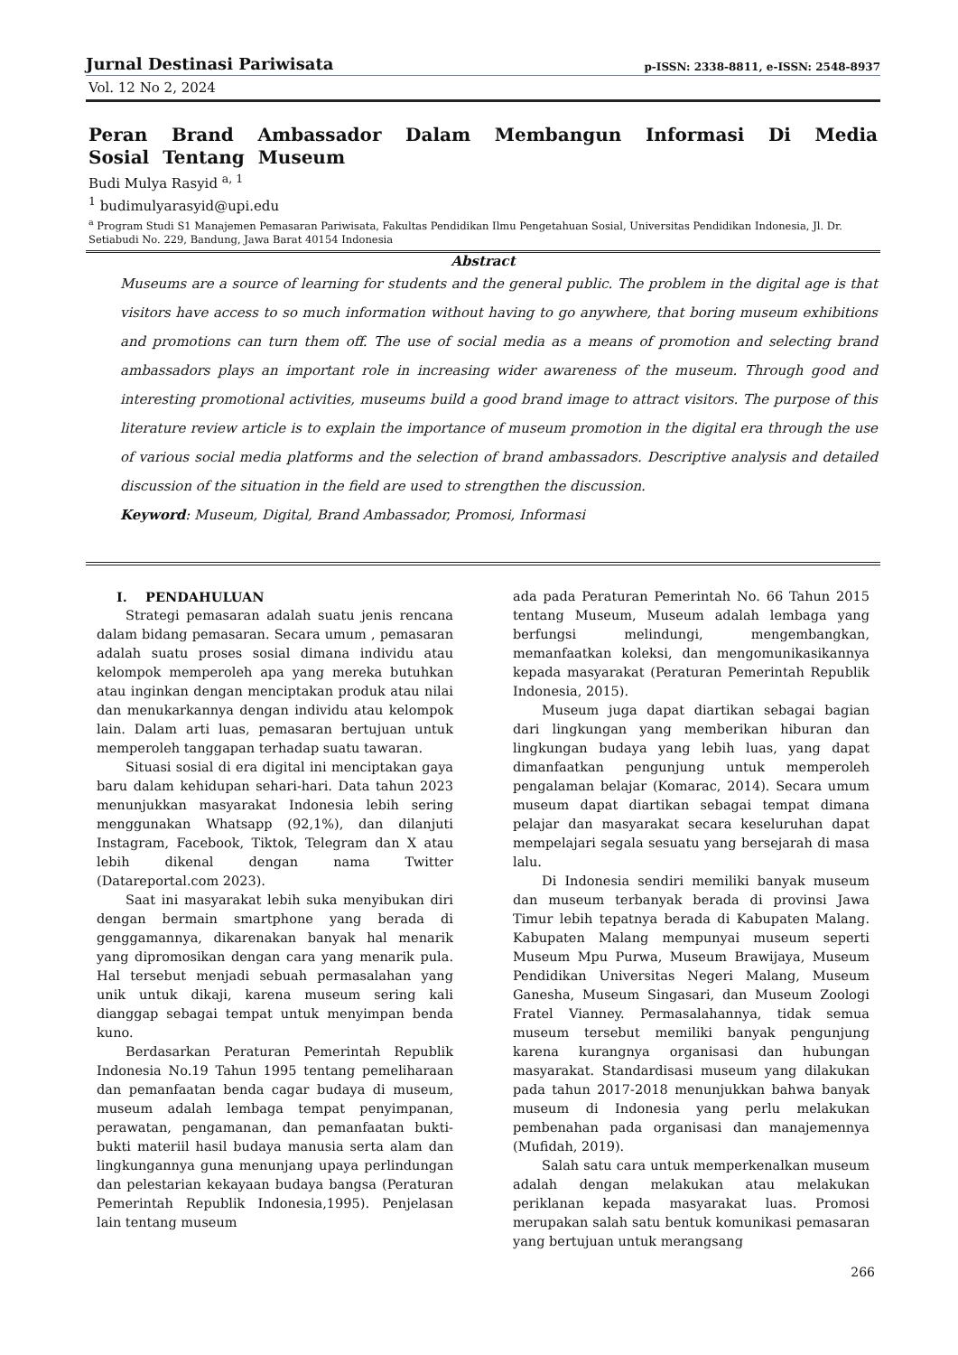Jurnal Destinasi Pariwisata p-ISSN: 2338-8811, e-ISSN: 2548-8937
Vol. 12 No 2, 2024
Peran Brand Ambassador Dalam Membangun Informasi Di Media Sosial Tentang Museum
Budi Mulya Rasyid <sup>a, 1</sup>
<sup>1</sup> budimulyarasyid@upi.edu
<sup>a</sup> Program Studi S1 Manajemen Pemasaran Pariwisata, Fakultas Pendidikan Ilmu Pengetahuan Sosial, Universitas Pendidikan Indonesia, Jl. Dr. Setiabudi No. 229, Bandung, Jawa Barat 40154 Indonesia
Abstract
Museums are a source of learning for students and the general public. The problem in the digital age is that visitors have access to so much information without having to go anywhere, that boring museum exhibitions and promotions can turn them off. The use of social media as a means of promotion and selecting brand ambassadors plays an important role in increasing wider awareness of the museum. Through good and interesting promotional activities, museums build a good brand image to attract visitors. The purpose of this literature review article is to explain the importance of museum promotion in the digital era through the use of various social media platforms and the selection of brand ambassadors. Descriptive analysis and detailed discussion of the situation in the field are used to strengthen the discussion.
Keyword: Museum, Digital, Brand Ambassador, Promosi, Informasi
I. PENDAHULUAN
Strategi pemasaran adalah suatu jenis rencana dalam bidang pemasaran. Secara umum , pemasaran adalah suatu proses sosial dimana individu atau kelompok memperoleh apa yang mereka butuhkan atau inginkan dengan menciptakan produk atau nilai dan menukarkannya dengan individu atau kelompok lain. Dalam arti luas, pemasaran bertujuan untuk memperoleh tanggapan terhadap suatu tawaran.
Situasi sosial di era digital ini menciptakan gaya baru dalam kehidupan sehari-hari. Data tahun 2023 menunjukkan masyarakat Indonesia lebih sering menggunakan Whatsapp (92,1%), dan dilanjuti Instagram, Facebook, Tiktok, Telegram dan X atau lebih dikenal dengan nama Twitter (Datareportal.com 2023).
Saat ini masyarakat lebih suka menyibukan diri dengan bermain smartphone yang berada di genggamannya, dikarenakan banyak hal menarik yang dipromosikan dengan cara yang menarik pula. Hal tersebut menjadi sebuah permasalahan yang unik untuk dikaji, karena museum sering kali dianggap sebagai tempat untuk menyimpan benda kuno.
Berdasarkan Peraturan Pemerintah Republik Indonesia No.19 Tahun 1995 tentang pemeliharaan dan pemanfaatan benda cagar budaya di museum, museum adalah lembaga tempat penyimpanan, perawatan, pengamanan, dan pemanfaatan bukti-bukti materiil hasil budaya manusia serta alam dan lingkungannya guna menunjang upaya perlindungan dan pelestarian kekayaan budaya bangsa (Peraturan Pemerintah Republik Indonesia,1995). Penjelasan lain tentang museum
ada pada Peraturan Pemerintah No. 66 Tahun 2015 tentang Museum, Museum adalah lembaga yang berfungsi melindungi, mengembangkan, memanfaatkan koleksi, dan mengomunikasikannya kepada masyarakat (Peraturan Pemerintah Republik Indonesia, 2015).
Museum juga dapat diartikan sebagai bagian dari lingkungan yang memberikan hiburan dan lingkungan budaya yang lebih luas, yang dapat dimanfaatkan pengunjung untuk memperoleh pengalaman belajar (Komarac, 2014). Secara umum museum dapat diartikan sebagai tempat dimana pelajar dan masyarakat secara keseluruhan dapat mempelajari segala sesuatu yang bersejarah di masa lalu.
Di Indonesia sendiri memiliki banyak museum dan museum terbanyak berada di provinsi Jawa Timur lebih tepatnya berada di Kabupaten Malang. Kabupaten Malang mempunyai museum seperti Museum Mpu Purwa, Museum Brawijaya, Museum Pendidikan Universitas Negeri Malang, Museum Ganesha, Museum Singasari, dan Museum Zoologi Fratel Vianney. Permasalahannya, tidak semua museum tersebut memiliki banyak pengunjung karena kurangnya organisasi dan hubungan masyarakat. Standardisasi museum yang dilakukan pada tahun 2017-2018 menunjukkan bahwa banyak museum di Indonesia yang perlu melakukan pembenahan pada organisasi dan manajemennya (Mufidah, 2019).
Salah satu cara untuk memperkenalkan museum adalah dengan melakukan atau melakukan periklanan kepada masyarakat luas. Promosi merupakan salah satu bentuk komunikasi pemasaran yang bertujuan untuk merangsang
266